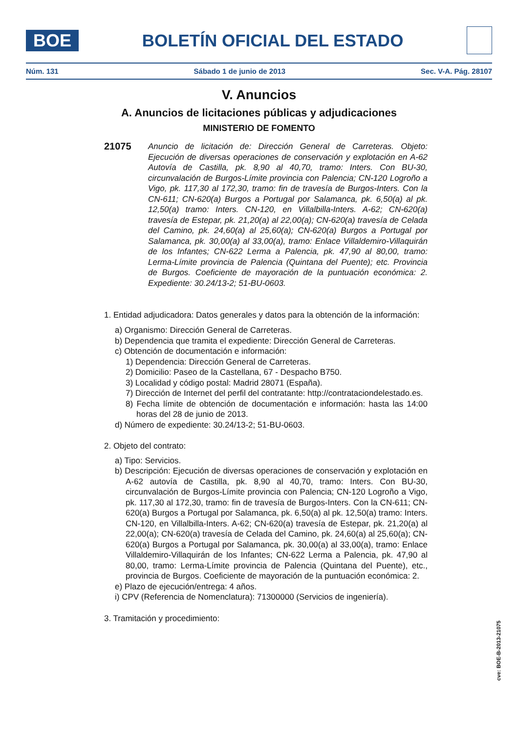BOE
BOLETÍN OFICIAL DEL ESTADO
Núm. 131 Sábado 1 de junio de 2013 Sec. V-A. Pág. 28107
V. Anuncios
A. Anuncios de licitaciones públicas y adjudicaciones
MINISTERIO DE FOMENTO
21075
Anuncio de licitación de: Dirección General de Carreteras. Objeto: Ejecución de diversas operaciones de conservación y explotación en A-62 Autovía de Castilla, pk. 8,90 al 40,70, tramo: Inters. Con BU-30, circunvalación de Burgos-Límite provincia con Palencia; CN-120 Logroño a Vigo, pk. 117,30 al 172,30, tramo: fin de travesía de Burgos-Inters. Con la CN-611; CN-620(a) Burgos a Portugal por Salamanca, pk. 6,50(a) al pk. 12,50(a) tramo: Inters. CN-120, en Villalbilla-Inters. A-62; CN-620(a) travesía de Estepar, pk. 21,20(a) al 22,00(a); CN-620(a) travesía de Celada del Camino, pk. 24,60(a) al 25,60(a); CN-620(a) Burgos a Portugal por Salamanca, pk. 30,00(a) al 33,00(a), tramo: Enlace Villaldemiro-Villaquirán de los Infantes; CN-622 Lerma a Palencia, pk. 47,90 al 80,00, tramo: Lerma-Límite provincia de Palencia (Quintana del Puente); etc. Provincia de Burgos. Coeficiente de mayoración de la puntuación económica: 2. Expediente: 30.24/13-2; 51-BU-0603.
1. Entidad adjudicadora: Datos generales y datos para la obtención de la información:
a) Organismo: Dirección General de Carreteras.
b) Dependencia que tramita el expediente: Dirección General de Carreteras.
c) Obtención de documentación e información:
1) Dependencia: Dirección General de Carreteras.
2) Domicilio: Paseo de la Castellana, 67 - Despacho B750.
3) Localidad y código postal: Madrid 28071 (España).
7) Dirección de Internet del perfil del contratante: http://contrataciondelestado.es.
8) Fecha límite de obtención de documentación e información: hasta las 14:00 horas del 28 de junio de 2013.
d) Número de expediente: 30.24/13-2; 51-BU-0603.
2. Objeto del contrato:
a) Tipo: Servicios.
b) Descripción: Ejecución de diversas operaciones de conservación y explotación en A-62 autovía de Castilla, pk. 8,90 al 40,70, tramo: Inters. Con BU-30, circunvalación de Burgos-Límite provincia con Palencia; CN-120 Logroño a Vigo, pk. 117,30 al 172,30, tramo: fin de travesía de Burgos-Inters. Con la CN-611; CN-620(a) Burgos a Portugal por Salamanca, pk. 6,50(a) al pk. 12,50(a) tramo: Inters. CN-120, en Villalbilla-Inters. A-62; CN-620(a) travesía de Estepar, pk. 21,20(a) al 22,00(a); CN-620(a) travesía de Celada del Camino, pk. 24,60(a) al 25,60(a); CN-620(a) Burgos a Portugal por Salamanca, pk. 30,00(a) al 33,00(a), tramo: Enlace Villaldemiro-Villaquirán de los Infantes; CN-622 Lerma a Palencia, pk. 47,90 al 80,00, tramo: Lerma-Límite provincia de Palencia (Quintana del Puente), etc., provincia de Burgos. Coeficiente de mayoración de la puntuación económica: 2.
e) Plazo de ejecución/entrega: 4 años.
i) CPV (Referencia de Nomenclatura): 71300000 (Servicios de ingeniería).
3. Tramitación y procedimiento:
cve: BOE-B-2013-21075